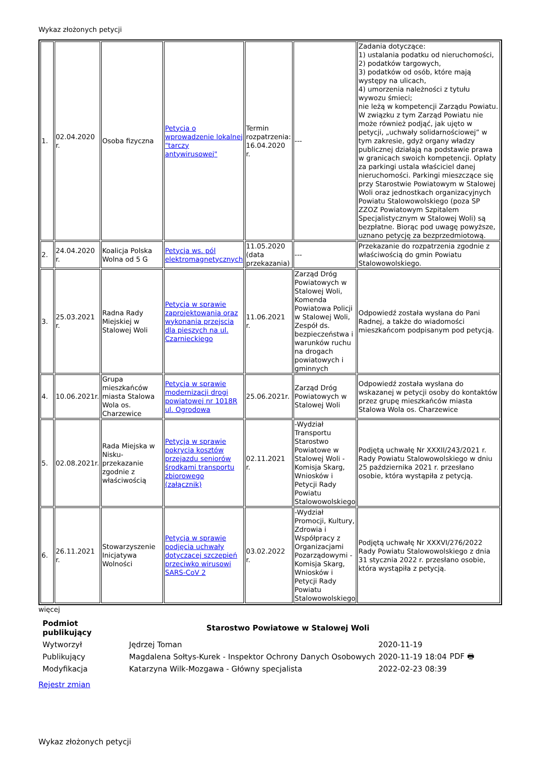Wykaz złożonych petycji
| 1. | 02.04.2020 r. | Osoba fizyczna | Petycja o wprowadzenie lokalnej "tarczy antywirusowej" | Termin rozpatrzenia: 16.04.2020 r. | --- | Zadania dotyczące: 1) ustalania podatku od nieruchomości, 2) podatków targowych, 3) podatków od osób, które mają występy na ulicach, 4) umorzenia należności z tytułu wywozu śmieci; nie leżą w kompetencji Zarządu Powiatu. W związku z tym Zarząd Powiatu nie może również podjąć, jak ujęto w petycji, „uchwały solidarnościowej” w tym zakresie, gdyż organy władzy publicznej działają na podstawie prawa w granicach swoich kompetencji. Opłaty za parkingi ustala właściciel danej nieruchomości. Parkingi mieszczące się przy Starostwie Powiatowym w Stalowej Woli oraz jednostkach organizacyjnych Powiatu Stalowowolskiego (poza SP ZZOZ Powiatowym Szpitalem Specjalistycznym w Stalowej Woli) są bezpłatne. Biorąc pod uwagę powyższe, uznano petycję za bezprzedmiotową. |
| 2. | 24.04.2020 r. | Koalicja Polska Wolna od 5 G | Petycja ws. pól elektromagnetycznych | 11.05.2020 (data przekazania) | --- | Przekazanie do rozpatrzenia zgodnie z właściwością do gmin Powiatu Stalowowolskiego. |
| 3. | 25.03.2021 r. | Radna Rady Miejskiej w Stalowej Woli | Petycja w sprawie zaprojektowania oraz wykonania przejscia dla pieszych na ul. Czarnieckiego | 11.06.2021 r. | Zarząd Dróg Powiatowych w Stalowej Woli, Komenda Powiatowa Policji w Stalowej Woli, Zespół ds. bezpieczeństwa i warunków ruchu na drogach powiatowych i gminnych | Odpowiedź została wysłana do Pani Radnej, a także do wiadomości mieszkańcom podpisanym pod petycją. |
| 4. | 10.06.2021r. | Grupa mieszkańców miasta Stalowa Wola os. Charzewice | Petycja w sprawie modernizacji drogi powiatowej nr 1018R ul. Ogrodowa | 25.06.2021r. | Zarząd Dróg Powiatowych w Stalowej Woli | Odpowiedź została wysłana do wskazanej w petycji osoby do kontaktów przez grupę mieszkańców miasta Stalowa Wola os. Charzewice |
| 5. | 02.08.2021r. | Rada Miejska w Nisku-przekazanie zgodnie z właściwością | Petycja w sprawie pokrycia kosztów przejazdu seniorów środkami transportu zbiorowego (załącznik) | 02.11.2021 r. | -Wydział Transportu Starostwo Powiatowe w Stalowej Woli -Komisja Skarg, Wniosków i Petycji Rady Powiatu Stalowowolskiego | Podjętą uchwałę Nr XXXII/243/2021 r. Rady Powiatu Stalowowolskiego w dniu 25 października 2021 r. przesłano osobie, która wystąpiła z petycją. |
| 6. | 26.11.2021 r. | Stowarzyszenie Inicjatywa Wolności | Petycja w sprawie podjęcia uchwały dotyczacej szczepień przeciwko wirusowi SARS-CoV 2 | 03.02.2022 r. | -Wydział Promocji, Kultury, Zdrowia i Współpracy z Organizacjami Pozarządowymi - Komisja Skarg, Wniosków i Petycji Rady Powiatu Stalowowolskiego | Podjętą uchwałę Nr XXXVI/276/2022 Rady Powiatu Stalowowolskiego z dnia 31 stycznia 2022 r. przesłano osobie, która wystąpiła z petycją. |
więcej
| Podmiot publikujący | Starostwo Powiatowe w Stalowej Woli | | |
| Wytworzył | Jędrzej Toman | 2020-11-19 | PDF 🖶 |
| Publikujący | Magdalena Sołtys-Kurek - Inspektor Ochrony Danych Osobowych | 2020-11-19 18:04 | |
| Modyfikacja | Katarzyna Wilk-Mozgawa - Główny specjalista | 2022-02-23 08:39 | |
Rejestr zmian
Wykaz złożonych petycji